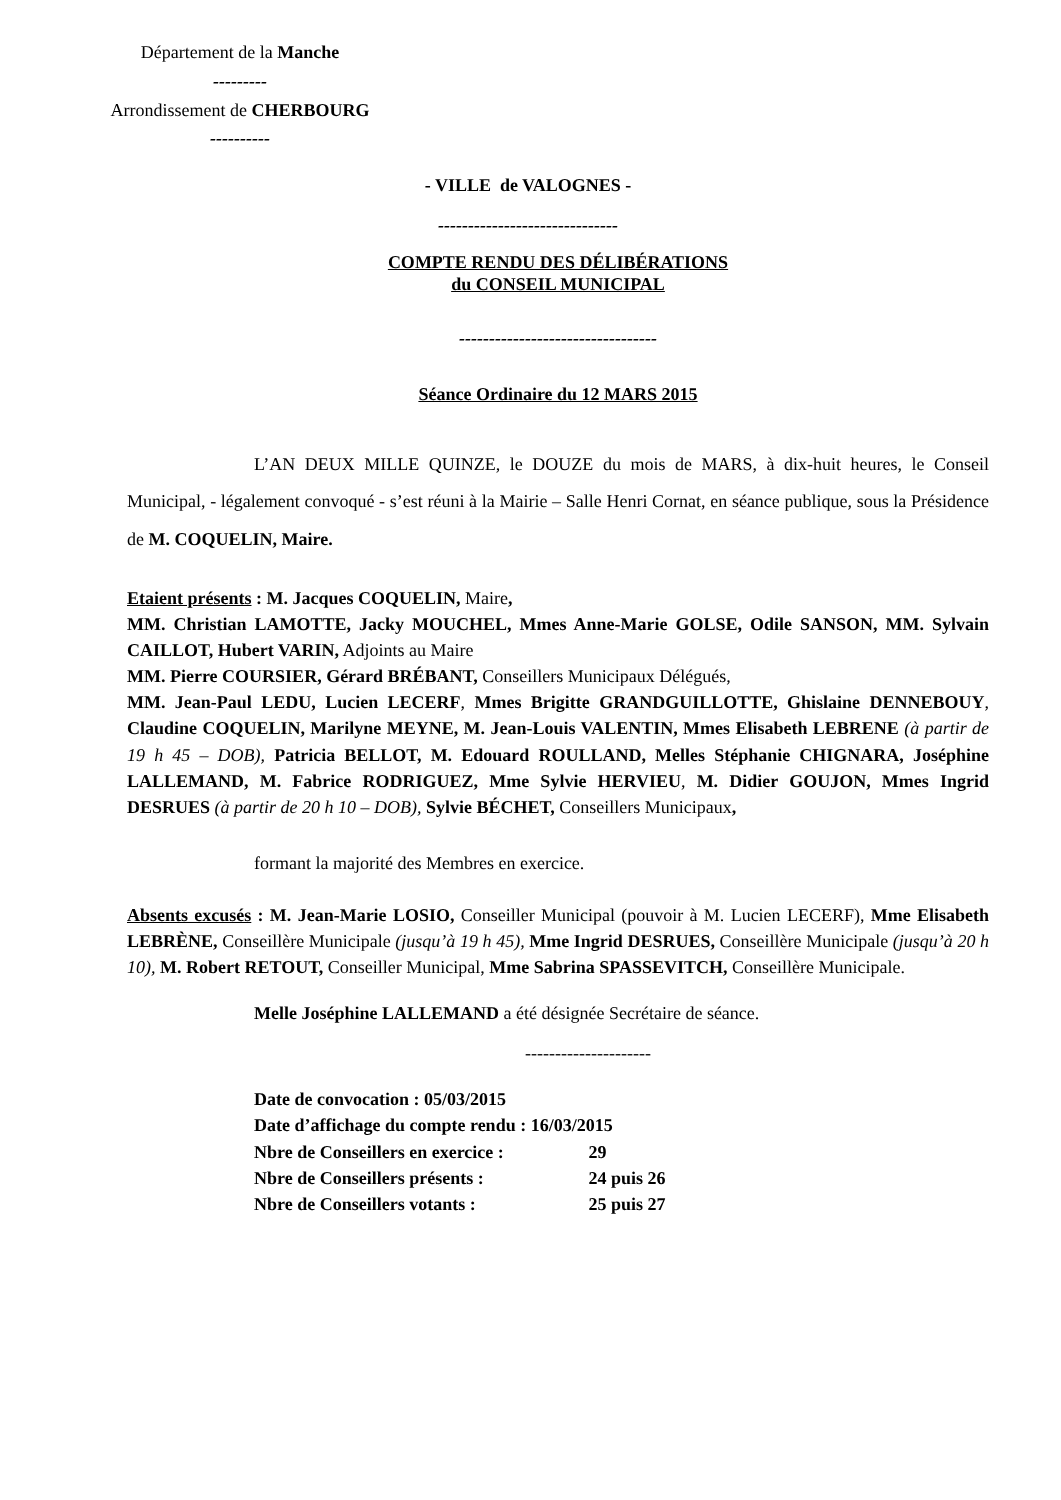Département de la Manche
---------
Arrondissement de CHERBOURG
----------
- VILLE de VALOGNES -
------------------------------
COMPTE RENDU DES DÉLIBÉRATIONS
du CONSEIL MUNICIPAL
---------------------------------
Séance Ordinaire du 12 MARS 2015
L’AN DEUX MILLE QUINZE, le DOUZE du mois de MARS, à dix-huit heures, le Conseil Municipal, - légalement convoqué - s’est réuni à la Mairie – Salle Henri Cornat, en séance publique, sous la Présidence de M. COQUELIN, Maire.
Etaient présents : M. Jacques COQUELIN, Maire,
MM. Christian LAMOTTE, Jacky MOUCHEL, Mmes Anne-Marie GOLSE, Odile SANSON, MM. Sylvain CAILLOT, Hubert VARIN, Adjoints au Maire
MM. Pierre COURSIER, Gérard BRÉBANT, Conseillers Municipaux Délégués,
MM. Jean-Paul LEDU, Lucien LECERF, Mmes Brigitte GRANDGUILLOTTE, Ghislaine DENNEBOUY, Claudine COQUELIN, Marilyne MEYNE, M. Jean-Louis VALENTIN, Mmes Elisabeth LEBRENE (à partir de 19 h 45 – DOB), Patricia BELLOT, M. Edouard ROULLAND, Melles Stéphanie CHIGNARA, Joséphine LALLEMAND, M. Fabrice RODRIGUEZ, Mme Sylvie HERVIEU, M. Didier GOUJON, Mmes Ingrid DESRUES (à partir de 20 h 10 – DOB), Sylvie BÉCHET, Conseillers Municipaux,
formant la majorité des Membres en exercice.
Absents excusés : M. Jean-Marie LOSIO, Conseiller Municipal (pouvoir à M. Lucien LECERF), Mme Elisabeth LEBRÈNE, Conseillère Municipale (jusqu’à 19 h 45), Mme Ingrid DESRUES, Conseillère Municipale (jusqu’à 20 h 10), M. Robert RETOUT, Conseiller Municipal, Mme Sabrina SPASSEVITCH, Conseillère Municipale.
Melle Joséphine LALLEMAND a été désignée Secrétaire de séance.
---------------------
Date de convocation : 05/03/2015
Date d’affichage du compte rendu : 16/03/2015
Nbre de Conseillers en exercice : 29
Nbre de Conseillers présents : 24 puis 26
Nbre de Conseillers votants : 25 puis 27